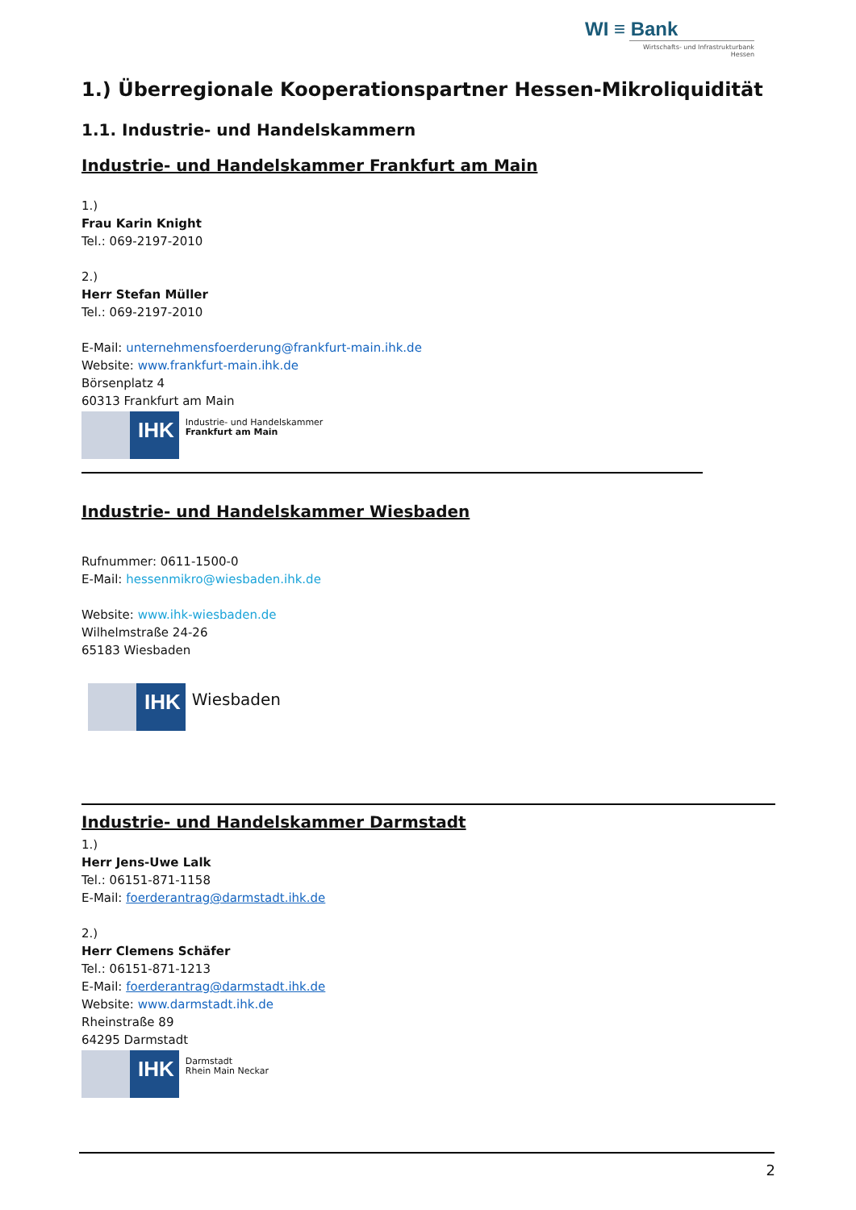WI ≡ Bank
Wirtschafts- und Infrastrukturbank Hessen
1.) Überregionale Kooperationspartner Hessen-Mikroliquidität
1.1. Industrie- und Handelskammern
Industrie- und Handelskammer Frankfurt am Main
1.)
Frau Karin Knight
Tel.: 069-2197-2010
2.)
Herr Stefan Müller
Tel.: 069-2197-2010
E-Mail: unternehmensfoerderung@frankfurt-main.ihk.de
Website: www.frankfurt-main.ihk.de
Börsenplatz 4
60313 Frankfurt am Main
IHK
Industrie- und Handelskammer
Frankfurt am Main
Industrie- und Handelskammer Wiesbaden
Rufnummer: 0611-1500-0
E-Mail: hessenmikro@wiesbaden.ihk.de
Website: www.ihk-wiesbaden.de
Wilhelmstraße 24-26
65183 Wiesbaden
IHK
Wiesbaden
Industrie- und Handelskammer Darmstadt
1.)
Herr Jens-Uwe Lalk
Tel.: 06151-871-1158
E-Mail: foerderantrag@darmstadt.ihk.de
2.)
Herr Clemens Schäfer
Tel.: 06151-871-1213
E-Mail: foerderantrag@darmstadt.ihk.de
Website: www.darmstadt.ihk.de
Rheinstraße 89
64295 Darmstadt
IHK
Darmstadt
Rhein Main Neckar
2